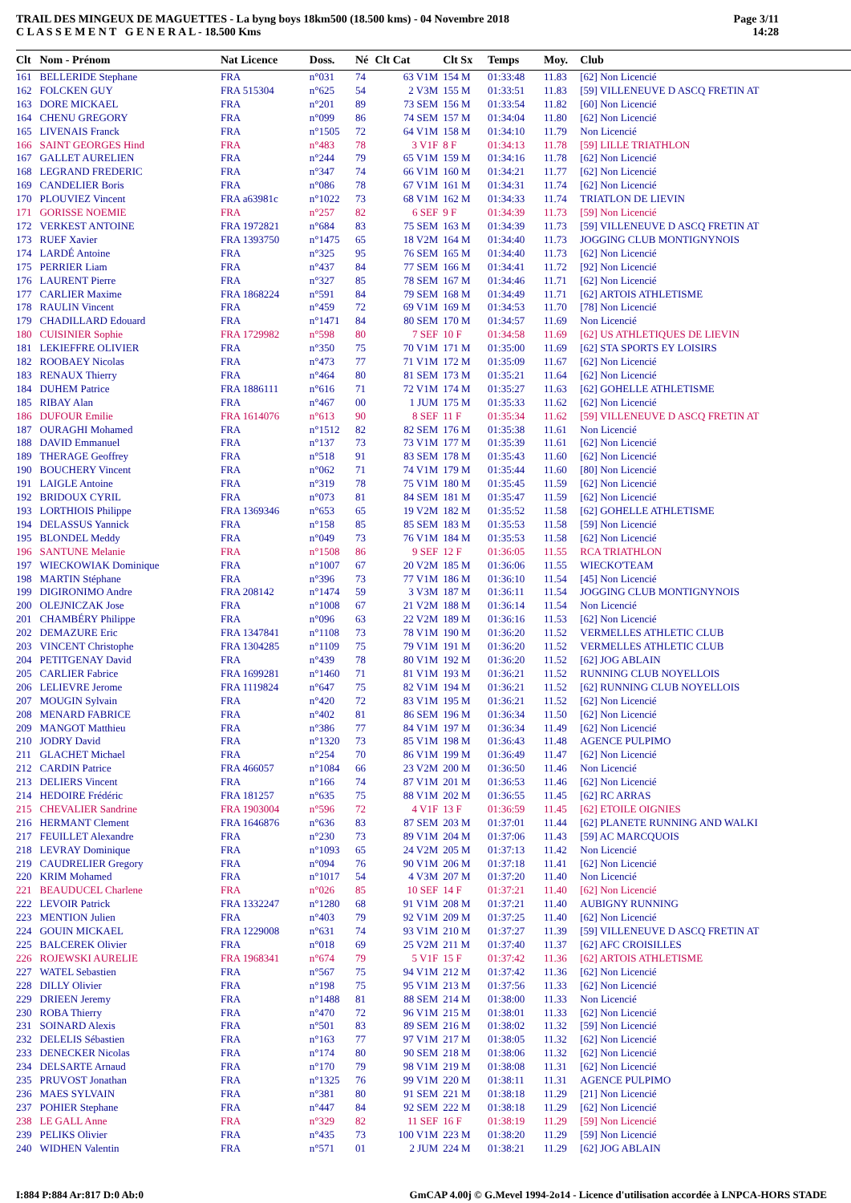TRAIL DES MINGEUX DE MAGUETTES - La byng boys 18km500 (18.500 kms) - 04 Novembre 2018
C L A S S E M E N T G E N E R A L - 18.500 Kms
Page 3/11
14:28
| Clt | Nom - Prénom | Nat Licence | Doss. | Né | Clt Cat | Clt Sx | Temps | Moy. | Club |
| --- | --- | --- | --- | --- | --- | --- | --- | --- | --- |
| 161 | BELLERIDE Stephane | FRA | n°031 | 74 | 63 V1M | 154 M | 01:33:48 | 11.83 | [62] Non Licencié |
| 162 | FOLCKEN GUY | FRA 515304 | n°625 | 54 | 2 V3M | 155 M | 01:33:51 | 11.83 | [59] VILLENEUVE D ASCQ FRETIN AT |
| 163 | DORE MICKAEL | FRA | n°201 | 89 | 73 SEM | 156 M | 01:33:54 | 11.82 | [60] Non Licencié |
| 164 | CHENU GREGORY | FRA | n°099 | 86 | 74 SEM | 157 M | 01:34:04 | 11.80 | [62] Non Licencié |
| 165 | LIVENAIS Franck | FRA | n°1505 | 72 | 64 V1M | 158 M | 01:34:10 | 11.79 | Non Licencié |
| 166 | SAINT GEORGES Hind | FRA | n°483 | 78 | 3 V1F | 8 F | 01:34:13 | 11.78 | [59] LILLE TRIATHLON |
| 167 | GALLET AURELIEN | FRA | n°244 | 79 | 65 V1M | 159 M | 01:34:16 | 11.78 | [62] Non Licencié |
| 168 | LEGRAND FREDERIC | FRA | n°347 | 74 | 66 V1M | 160 M | 01:34:21 | 11.77 | [62] Non Licencié |
| 169 | CANDELIER Boris | FRA | n°086 | 78 | 67 V1M | 161 M | 01:34:31 | 11.74 | [62] Non Licencié |
| 170 | PLOUVIEZ Vincent | FRA a63981c | n°1022 | 73 | 68 V1M | 162 M | 01:34:33 | 11.74 | TRIATLON DE LIEVIN |
| 171 | GORISSE NOEMIE | FRA | n°257 | 82 | 6 SEF | 9 F | 01:34:39 | 11.73 | [59] Non Licencié |
| 172 | VERKEST ANTOINE | FRA 1972821 | n°684 | 83 | 75 SEM | 163 M | 01:34:39 | 11.73 | [59] VILLENEUVE D ASCQ FRETIN AT |
| 173 | RUEF Xavier | FRA 1393750 | n°1475 | 65 | 18 V2M | 164 M | 01:34:40 | 11.73 | JOGGING CLUB MONTIGNYNOIS |
| 174 | LARDÉ Antoine | FRA | n°325 | 95 | 76 SEM | 165 M | 01:34:40 | 11.73 | [62] Non Licencié |
| 175 | PERRIER Liam | FRA | n°437 | 84 | 77 SEM | 166 M | 01:34:41 | 11.72 | [92] Non Licencié |
| 176 | LAURENT Pierre | FRA | n°327 | 85 | 78 SEM | 167 M | 01:34:46 | 11.71 | [62] Non Licencié |
| 177 | CARLIER Maxime | FRA 1868224 | n°591 | 84 | 79 SEM | 168 M | 01:34:49 | 11.71 | [62] ARTOIS ATHLETISME |
| 178 | RAULIN Vincent | FRA | n°459 | 72 | 69 V1M | 169 M | 01:34:53 | 11.70 | [78] Non Licencié |
| 179 | CHADILLARD Edouard | FRA | n°1471 | 84 | 80 SEM | 170 M | 01:34:57 | 11.69 | Non Licencié |
| 180 | CUISINIER Sophie | FRA 1729982 | n°598 | 80 | 7 SEF | 10 F | 01:34:58 | 11.69 | [62] US ATHLETIQUES DE LIEVIN |
| 181 | LEKIEFFRE OLIVIER | FRA | n°350 | 75 | 70 V1M | 171 M | 01:35:00 | 11.69 | [62] STA SPORTS EY LOISIRS |
| 182 | ROOBAEY Nicolas | FRA | n°473 | 77 | 71 V1M | 172 M | 01:35:09 | 11.67 | [62] Non Licencié |
| 183 | RENAUX Thierry | FRA | n°464 | 80 | 81 SEM | 173 M | 01:35:21 | 11.64 | [62] Non Licencié |
| 184 | DUHEM Patrice | FRA 1886111 | n°616 | 71 | 72 V1M | 174 M | 01:35:27 | 11.63 | [62] GOHELLE ATHLETISME |
| 185 | RIBAY Alan | FRA | n°467 | 00 | 1 JUM | 175 M | 01:35:33 | 11.62 | [62] Non Licencié |
| 186 | DUFOUR Emilie | FRA 1614076 | n°613 | 90 | 8 SEF | 11 F | 01:35:34 | 11.62 | [59] VILLENEUVE D ASCQ FRETIN AT |
| 187 | OURAGHI Mohamed | FRA | n°1512 | 82 | 82 SEM | 176 M | 01:35:38 | 11.61 | Non Licencié |
| 188 | DAVID Emmanuel | FRA | n°137 | 73 | 73 V1M | 177 M | 01:35:39 | 11.61 | [62] Non Licencié |
| 189 | THERAGE Geoffrey | FRA | n°518 | 91 | 83 SEM | 178 M | 01:35:43 | 11.60 | [62] Non Licencié |
| 190 | BOUCHERY Vincent | FRA | n°062 | 71 | 74 V1M | 179 M | 01:35:44 | 11.60 | [80] Non Licencié |
| 191 | LAIGLE Antoine | FRA | n°319 | 78 | 75 V1M | 180 M | 01:35:45 | 11.59 | [62] Non Licencié |
| 192 | BRIDOUX CYRIL | FRA | n°073 | 81 | 84 SEM | 181 M | 01:35:47 | 11.59 | [62] Non Licencié |
| 193 | LORTHIOIS Philippe | FRA 1369346 | n°653 | 65 | 19 V2M | 182 M | 01:35:52 | 11.58 | [62] GOHELLE ATHLETISME |
| 194 | DELASSUS Yannick | FRA | n°158 | 85 | 85 SEM | 183 M | 01:35:53 | 11.58 | [59] Non Licencié |
| 195 | BLONDEL Meddy | FRA | n°049 | 73 | 76 V1M | 184 M | 01:35:53 | 11.58 | [62] Non Licencié |
| 196 | SANTUNE Melanie | FRA | n°1508 | 86 | 9 SEF | 12 F | 01:36:05 | 11.55 | RCA TRIATHLON |
| 197 | WIECKOWIAK Dominique | FRA | n°1007 | 67 | 20 V2M | 185 M | 01:36:06 | 11.55 | WIECKO'TEAM |
| 198 | MARTIN Stéphane | FRA | n°396 | 73 | 77 V1M | 186 M | 01:36:10 | 11.54 | [45] Non Licencié |
| 199 | DIGIRONIMO Andre | FRA 208142 | n°1474 | 59 | 3 V3M | 187 M | 01:36:11 | 11.54 | JOGGING CLUB MONTIGNYNOIS |
| 200 | OLEJNICZAK Jose | FRA | n°1008 | 67 | 21 V2M | 188 M | 01:36:14 | 11.54 | Non Licencié |
| 201 | CHAMBÉRY Philippe | FRA | n°096 | 63 | 22 V2M | 189 M | 01:36:16 | 11.53 | [62] Non Licencié |
| 202 | DEMAZURE Eric | FRA 1347841 | n°1108 | 73 | 78 V1M | 190 M | 01:36:20 | 11.52 | VERMELLES ATHLETIC CLUB |
| 203 | VINCENT Christophe | FRA 1304285 | n°1109 | 75 | 79 V1M | 191 M | 01:36:20 | 11.52 | VERMELLES ATHLETIC CLUB |
| 204 | PETITGENAY David | FRA | n°439 | 78 | 80 V1M | 192 M | 01:36:20 | 11.52 | [62] JOG ABLAIN |
| 205 | CARLIER Fabrice | FRA 1699281 | n°1460 | 71 | 81 V1M | 193 M | 01:36:21 | 11.52 | RUNNING CLUB NOYELLOIS |
| 206 | LELIEVRE Jerome | FRA 1119824 | n°647 | 75 | 82 V1M | 194 M | 01:36:21 | 11.52 | [62] RUNNING CLUB NOYELLOIS |
| 207 | MOUGIN Sylvain | FRA | n°420 | 72 | 83 V1M | 195 M | 01:36:21 | 11.52 | [62] Non Licencié |
| 208 | MENARD FABRICE | FRA | n°402 | 81 | 86 SEM | 196 M | 01:36:34 | 11.50 | [62] Non Licencié |
| 209 | MANGOT Matthieu | FRA | n°386 | 77 | 84 V1M | 197 M | 01:36:34 | 11.49 | [62] Non Licencié |
| 210 | JODRY David | FRA | n°1320 | 73 | 85 V1M | 198 M | 01:36:43 | 11.48 | AGENCE PULPIMO |
| 211 | GLACHET Michael | FRA | n°254 | 70 | 86 V1M | 199 M | 01:36:49 | 11.47 | [62] Non Licencié |
| 212 | CARDIN Patrice | FRA 466057 | n°1084 | 66 | 23 V2M | 200 M | 01:36:50 | 11.46 | Non Licencié |
| 213 | DELIERS Vincent | FRA | n°166 | 74 | 87 V1M | 201 M | 01:36:53 | 11.46 | [62] Non Licencié |
| 214 | HEDOIRE Frédéric | FRA 181257 | n°635 | 75 | 88 V1M | 202 M | 01:36:55 | 11.45 | [62] RC ARRAS |
| 215 | CHEVALIER Sandrine | FRA 1903004 | n°596 | 72 | 4 V1F | 13 F | 01:36:59 | 11.45 | [62] ETOILE OIGNIES |
| 216 | HERMANT Clement | FRA 1646876 | n°636 | 83 | 87 SEM | 203 M | 01:37:01 | 11.44 | [62] PLANETE RUNNING AND WALKI |
| 217 | FEUILLET Alexandre | FRA | n°230 | 73 | 89 V1M | 204 M | 01:37:06 | 11.43 | [59] AC MARCQUOIS |
| 218 | LEVRAY Dominique | FRA | n°1093 | 65 | 24 V2M | 205 M | 01:37:13 | 11.42 | Non Licencié |
| 219 | CAUDRELIER Gregory | FRA | n°094 | 76 | 90 V1M | 206 M | 01:37:18 | 11.41 | [62] Non Licencié |
| 220 | KRIM Mohamed | FRA | n°1017 | 54 | 4 V3M | 207 M | 01:37:20 | 11.40 | Non Licencié |
| 221 | BEAUDUCEL Charlene | FRA | n°026 | 85 | 10 SEF | 14 F | 01:37:21 | 11.40 | [62] Non Licencié |
| 222 | LEVOIR Patrick | FRA 1332247 | n°1280 | 68 | 91 V1M | 208 M | 01:37:21 | 11.40 | AUBIGNY RUNNING |
| 223 | MENTION Julien | FRA | n°403 | 79 | 92 V1M | 209 M | 01:37:25 | 11.40 | [62] Non Licencié |
| 224 | GOUIN MICKAEL | FRA 1229008 | n°631 | 74 | 93 V1M | 210 M | 01:37:27 | 11.39 | [59] VILLENEUVE D ASCQ FRETIN AT |
| 225 | BALCEREK Olivier | FRA | n°018 | 69 | 25 V2M | 211 M | 01:37:40 | 11.37 | [62] AFC CROISILLES |
| 226 | ROJEWSKI AURELIE | FRA 1968341 | n°674 | 79 | 5 V1F | 15 F | 01:37:42 | 11.36 | [62] ARTOIS ATHLETISME |
| 227 | WATEL Sebastien | FRA | n°567 | 75 | 94 V1M | 212 M | 01:37:42 | 11.36 | [62] Non Licencié |
| 228 | DILLY Olivier | FRA | n°198 | 75 | 95 V1M | 213 M | 01:37:56 | 11.33 | [62] Non Licencié |
| 229 | DRIEEN Jeremy | FRA | n°1488 | 81 | 88 SEM | 214 M | 01:38:00 | 11.33 | Non Licencié |
| 230 | ROBA Thierry | FRA | n°470 | 72 | 96 V1M | 215 M | 01:38:01 | 11.33 | [62] Non Licencié |
| 231 | SOINARD Alexis | FRA | n°501 | 83 | 89 SEM | 216 M | 01:38:02 | 11.32 | [59] Non Licencié |
| 232 | DELELIS Sébastien | FRA | n°163 | 77 | 97 V1M | 217 M | 01:38:05 | 11.32 | [62] Non Licencié |
| 233 | DENECKER Nicolas | FRA | n°174 | 80 | 90 SEM | 218 M | 01:38:06 | 11.32 | [62] Non Licencié |
| 234 | DELSARTE Arnaud | FRA | n°170 | 79 | 98 V1M | 219 M | 01:38:08 | 11.31 | [62] Non Licencié |
| 235 | PRUVOST Jonathan | FRA | n°1325 | 76 | 99 V1M | 220 M | 01:38:11 | 11.31 | AGENCE PULPIMO |
| 236 | MAES SYLVAIN | FRA | n°381 | 80 | 91 SEM | 221 M | 01:38:18 | 11.29 | [21] Non Licencié |
| 237 | POHIER Stephane | FRA | n°447 | 84 | 92 SEM | 222 M | 01:38:18 | 11.29 | [62] Non Licencié |
| 238 | LE GALL Anne | FRA | n°329 | 82 | 11 SEF | 16 F | 01:38:19 | 11.29 | [59] Non Licencié |
| 239 | PELIKS Olivier | FRA | n°435 | 73 | 100 V1M | 223 M | 01:38:20 | 11.29 | [59] Non Licencié |
| 240 | WIDHEN Valentin | FRA | n°571 | 01 | 2 JUM | 224 M | 01:38:21 | 11.29 | [62] JOG ABLAIN |
I:884 P:884 Ar:817 D:0 Ab:0 GmCAP 4.00j © G.Mevel 1994-2o14 - Licence d'utilisation accordée à LNPCA-HORS STADE